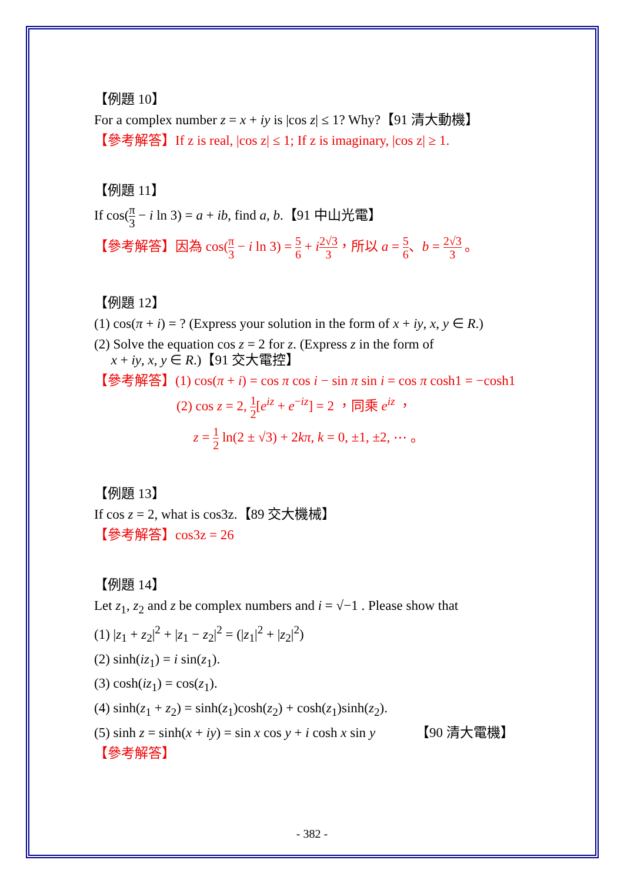【例題 10】
For a complex number z = x + iy is |cos z| ≤ 1? Why?【91 清大動機】
【參考解答】If z is real, |cos z| ≤ 1; If z is imaginary, |cos z| ≥ 1.
【例題 11】
If cos(π 3 − i ln 3) = a + ib, find a, b.【91 中山光電】
【參考解答】因為 cos(π 3 − i ln 3) = 5 6 + i 2√3 3，所以 a = 5 6、b = 2√3 3 。
【例題 12】
(1) cos(π + i) = ? (Express your solution in the form of x + iy, x, y ∈ R.)
(2) Solve the equation cos z = 2 for z. (Express z in the form of
x + iy, x, y ∈ R.)【91 交大電控】
【參考解答】(1) cos(π + i) = cos π cos i − sin π sin i = cos π cosh1 = −cosh1
(2) cos z = 2, 1 2[e<sup>iz</sup> + e<sup>−iz</sup>] = 2 ，同乘 e<sup>iz</sup> ，
z = 1 2 ln(2 ± √3) + 2kπ, k = 0, ±1, ±2, ⋯ 。
【例題 13】
If cos z = 2, what is cos3z.【89 交大機械】
【參考解答】cos3z = 26
【例題 14】
Let z<sub>1</sub>, z<sub>2</sub> and z be complex numbers and i = √−1 . Please show that
(1) |z<sub>1</sub> + z<sub>2</sub>|<sup>2</sup> + |z<sub>1</sub> − z<sub>2</sub>|<sup>2</sup> = (|z<sub>1</sub>|<sup>2</sup> + |z<sub>2</sub>|<sup>2</sup>)
(2) sinh(iz<sub>1</sub>) = i sin(z<sub>1</sub>).
(3) cosh(iz<sub>1</sub>) = cos(z<sub>1</sub>).
(4) sinh(z<sub>1</sub> + z<sub>2</sub>) = sinh(z<sub>1</sub>)cosh(z<sub>2</sub>) + cosh(z<sub>1</sub>)sinh(z<sub>2</sub>).
(5) sinh z = sinh(x + iy) = sin x cos y + i cosh x sin y 【90 清大電機】
【參考解答】
- 382 -